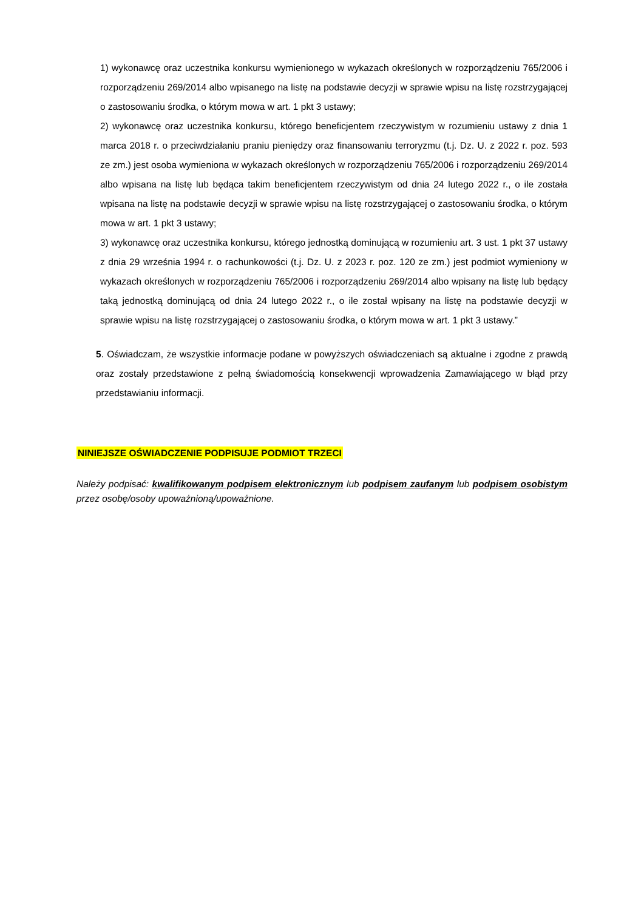1) wykonawcę oraz uczestnika konkursu wymienionego w wykazach określonych w rozporządzeniu 765/2006 i rozporządzeniu 269/2014 albo wpisanego na listę na podstawie decyzji w sprawie wpisu na listę rozstrzygającej o zastosowaniu środka, o którym mowa w art. 1 pkt 3 ustawy;
2) wykonawcę oraz uczestnika konkursu, którego beneficjentem rzeczywistym w rozumieniu ustawy z dnia 1 marca 2018 r. o przeciwdziałaniu praniu pieniędzy oraz finansowaniu terroryzmu (t.j. Dz. U. z 2022 r. poz. 593 ze zm.) jest osoba wymieniona w wykazach określonych w rozporządzeniu 765/2006 i rozporządzeniu 269/2014 albo wpisana na listę lub będąca takim beneficjentem rzeczywistym od dnia 24 lutego 2022 r., o ile została wpisana na listę na podstawie decyzji w sprawie wpisu na listę rozstrzygającej o zastosowaniu środka, o którym mowa w art. 1 pkt 3 ustawy;
3) wykonawcę oraz uczestnika konkursu, którego jednostką dominującą w rozumieniu art. 3 ust. 1 pkt 37 ustawy z dnia 29 września 1994 r. o rachunkowości (t.j. Dz. U. z 2023 r. poz. 120 ze zm.) jest podmiot wymieniony w wykazach określonych w rozporządzeniu 765/2006 i rozporządzeniu 269/2014 albo wpisany na listę lub będący taką jednostką dominującą od dnia 24 lutego 2022 r., o ile został wpisany na listę na podstawie decyzji w sprawie wpisu na listę rozstrzygającej o zastosowaniu środka, o którym mowa w art. 1 pkt 3 ustawy.”
5. Oświadczam, że wszystkie informacje podane w powyższych oświadczeniach są aktualne i zgodne z prawdą oraz zostały przedstawione z pełną świadomością konsekwencji wprowadzenia Zamawiającego w błąd przy przedstawianiu informacji.
NINIEJSZE OŚWIADCZENIE PODPISUJE PODMIOT TRZECI
Należy podpisać: kwalifikowanym podpisem elektronicznym lub podpisem zaufanym lub podpisem osobistym przez osobę/osoby upoważnioną/upoważnione.